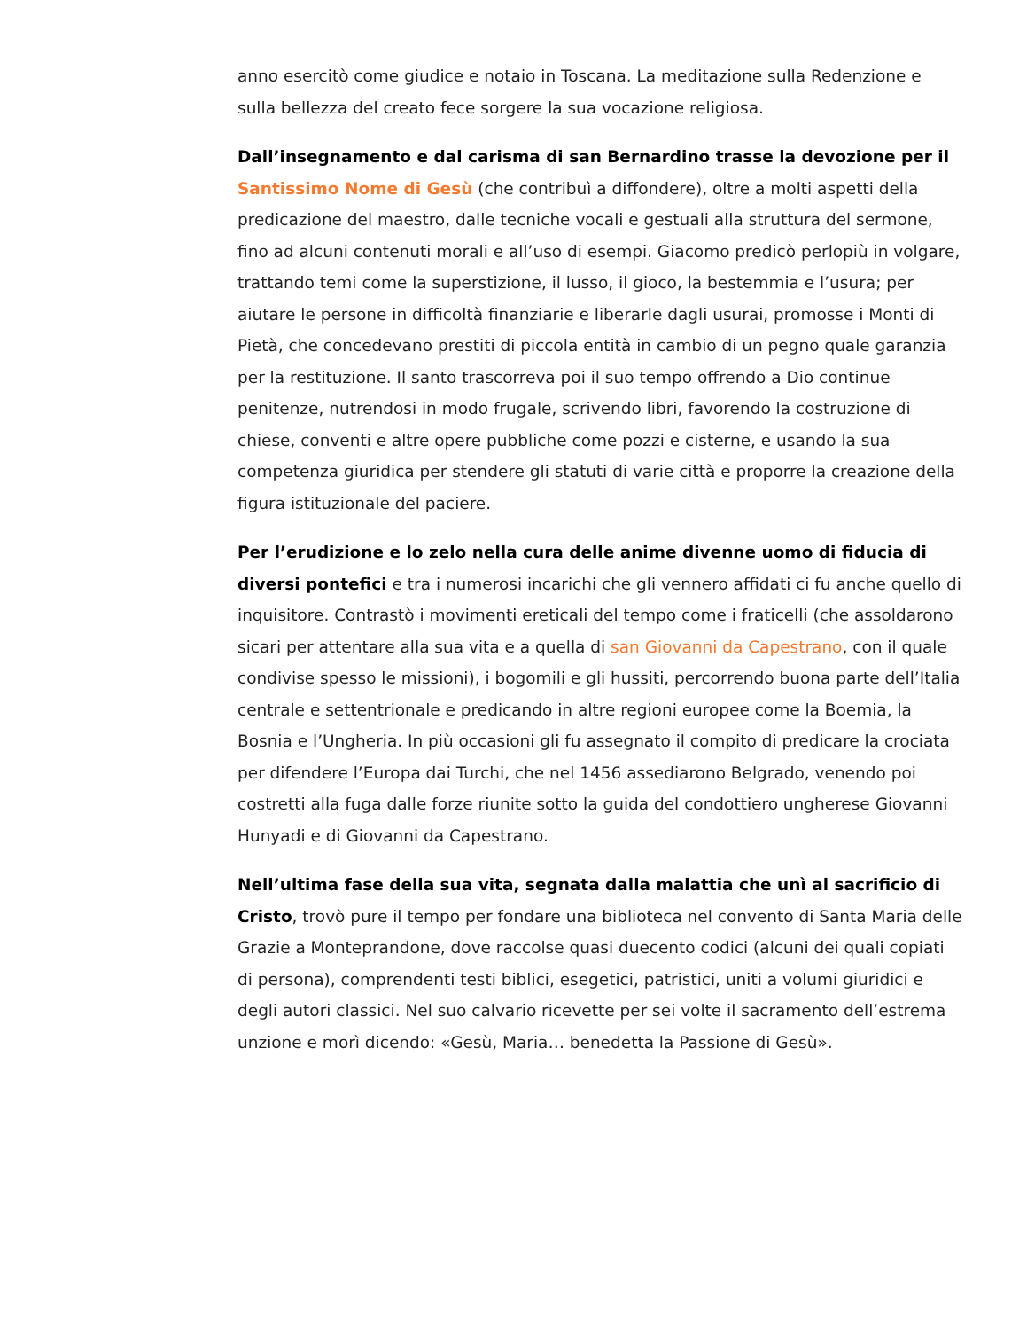anno esercitò come giudice e notaio in Toscana. La meditazione sulla Redenzione e sulla bellezza del creato fece sorgere la sua vocazione religiosa.
Dall’insegnamento e dal carisma di san Bernardino trasse la devozione per il Santissimo Nome di Gesù (che contribuì a diffondere), oltre a molti aspetti della predicazione del maestro, dalle tecniche vocali e gestuali alla struttura del sermone, fino ad alcuni contenuti morali e all’uso di esempi. Giacomo predicò perlopiù in volgare, trattando temi come la superstizione, il lusso, il gioco, la bestemmia e l’usura; per aiutare le persone in difficoltà finanziarie e liberarle dagli usurai, promosse i Monti di Pietà, che concedevano prestiti di piccola entità in cambio di un pegno quale garanzia per la restituzione. Il santo trascorreva poi il suo tempo offrendo a Dio continue penitenze, nutrendosi in modo frugale, scrivendo libri, favorendo la costruzione di chiese, conventi e altre opere pubbliche come pozzi e cisterne, e usando la sua competenza giuridica per stendere gli statuti di varie città e proporre la creazione della figura istituzionale del paciere.
Per l’erudizione e lo zelo nella cura delle anime divenne uomo di fiducia di diversi pontefici e tra i numerosi incarichi che gli vennero affidati ci fu anche quello di inquisitore. Contrastò i movimenti ereticali del tempo come i fraticelli (che assoldarono sicari per attentare alla sua vita e a quella di san Giovanni da Capestrano, con il quale condivise spesso le missioni), i bogomili e gli hussiti, percorrendo buona parte dell’Italia centrale e settentrionale e predicando in altre regioni europee come la Boemia, la Bosnia e l’Ungheria. In più occasioni gli fu assegnato il compito di predicare la crociata per difendere l’Europa dai Turchi, che nel 1456 assediarono Belgrado, venendo poi costretti alla fuga dalle forze riunite sotto la guida del condottiero ungherese Giovanni Hunyadi e di Giovanni da Capestrano.
Nell’ultima fase della sua vita, segnata dalla malattia che unì al sacrificio di Cristo, trovò pure il tempo per fondare una biblioteca nel convento di Santa Maria delle Grazie a Monteprandone, dove raccolse quasi duecento codici (alcuni dei quali copiati di persona), comprendenti testi biblici, esegetici, patristici, uniti a volumi giuridici e degli autori classici. Nel suo calvario ricevette per sei volte il sacramento dell’estrema unzione e morì dicendo: «Gesù, Maria… benedetta la Passione di Gesù».